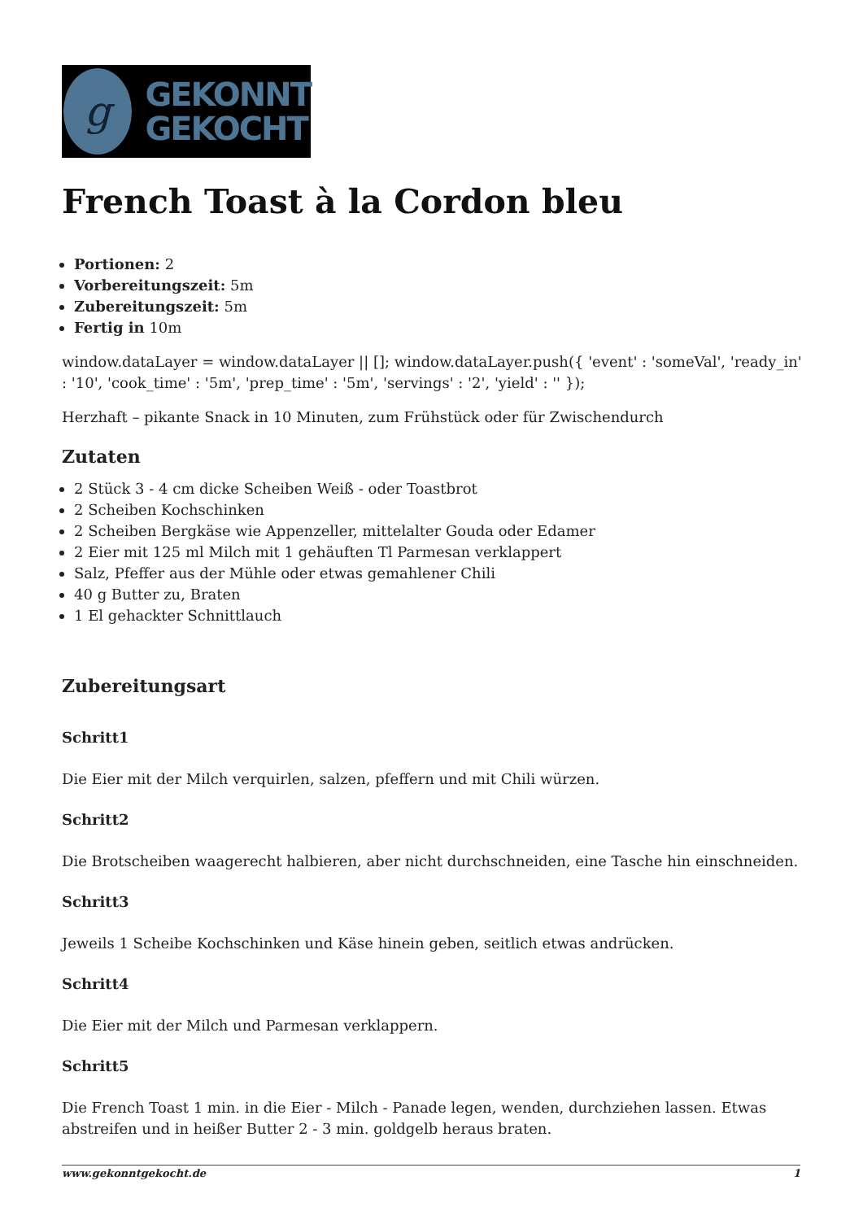g
GEKONNT
GEKOCHT
French Toast à la Cordon bleu
Portionen: 2
Vorbereitungszeit: 5m
Zubereitungszeit: 5m
Fertig in 10m
window.dataLayer = window.dataLayer || []; window.dataLayer.push({ 'event' : 'someVal', 'ready_in' : '10', 'cook_time' : '5m', 'prep_time' : '5m', 'servings' : '2', 'yield' : '' });
Herzhaft – pikante Snack in 10 Minuten, zum Frühstück oder für Zwischendurch
Zutaten
2 Stück 3 - 4 cm dicke Scheiben Weiß - oder Toastbrot
2 Scheiben Kochschinken
2 Scheiben Bergkäse wie Appenzeller, mittelalter Gouda oder Edamer
2 Eier mit 125 ml Milch mit 1 gehäuften Tl Parmesan verklappert
Salz, Pfeffer aus der Mühle oder etwas gemahlener Chili
40 g Butter zu, Braten
1 El gehackter Schnittlauch
Zubereitungsart
Schritt1
Die Eier mit der Milch verquirlen, salzen, pfeffern und mit Chili würzen.
Schritt2
Die Brotscheiben waagerecht halbieren, aber nicht durchschneiden, eine Tasche hin einschneiden.
Schritt3
Jeweils 1 Scheibe Kochschinken und Käse hinein geben, seitlich etwas andrücken.
Schritt4
Die Eier mit der Milch und Parmesan verklappern.
Schritt5
Die French Toast 1 min. in die Eier - Milch - Panade legen, wenden, durchziehen lassen. Etwas abstreifen und in heißer Butter 2 - 3 min. goldgelb heraus braten.
www.gekonntgekocht.de 1